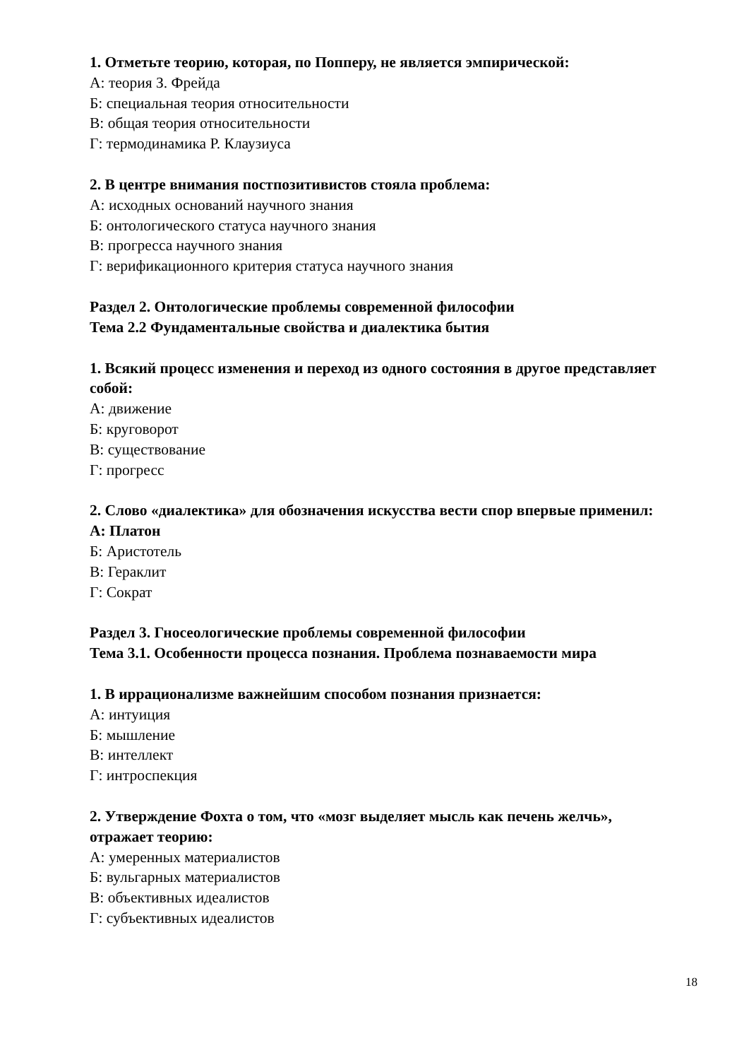1. Отметьте теорию, которая, по Попперу, не является эмпирической:
А: теория З. Фрейда
Б: специальная теория относительности
В: общая теория относительности
Г: термодинамика Р. Клаузиуса
2. В центре внимания постпозитивистов стояла проблема:
А: исходных оснований научного знания
Б: онтологического статуса научного знания
В: прогресса научного знания
Г: верификационного критерия статуса научного знания
Раздел 2. Онтологические проблемы современной философии
Тема 2.2 Фундаментальные свойства и диалектика бытия
1. Всякий процесс изменения и переход из одного состояния в другое представляет собой:
А: движение
Б: круговорот
В: существование
Г: прогресс
2. Слово «диалектика» для обозначения искусства вести спор впервые применил:
А: Платон
Б: Аристотель
В: Гераклит
Г: Сократ
Раздел 3. Гносеологические проблемы современной философии
Тема 3.1. Особенности процесса познания. Проблема познаваемости мира
1. В иррационализме важнейшим способом познания признается:
А: интуиция
Б: мышление
В: интеллект
Г: интроспекция
2. Утверждение Фохта о том, что «мозг выделяет мысль как печень желчь», отражает теорию:
А: умеренных материалистов
Б: вульгарных материалистов
В: объективных идеалистов
Г: субъективных идеалистов
18